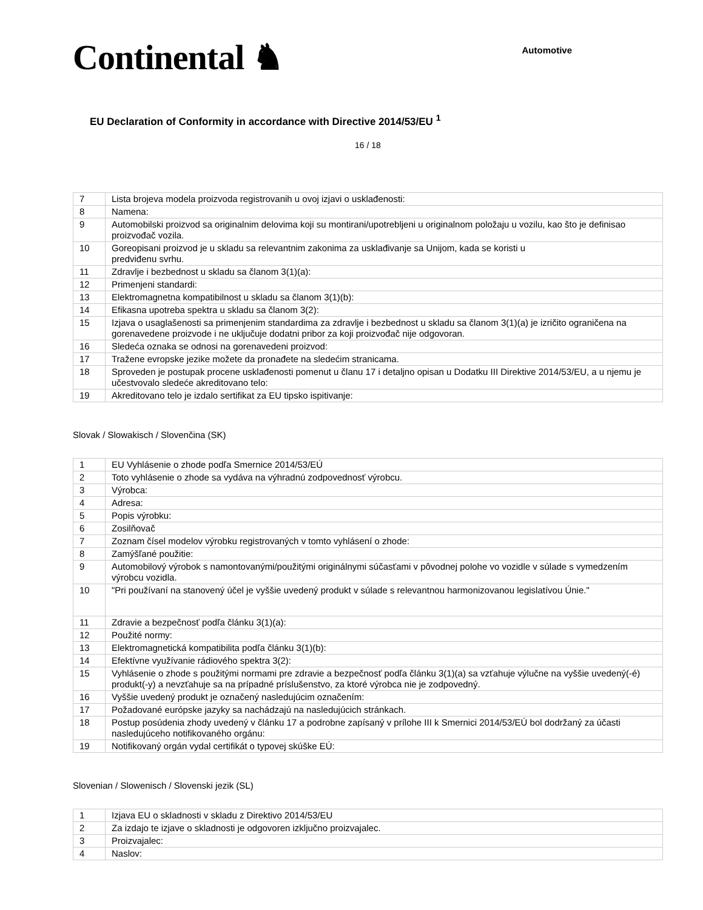Continental ♞
Automotive
EU Declaration of Conformity in accordance with Directive 2014/53/EU <sup>1</sup>
16 / 18
| 7 | Lista brojeva modela proizvoda registrovanih u ovoj izjavi o usklađenosti: |
| 8 | Namena: |
| 9 | Automobilski proizvod sa originalnim delovima koji su montirani/upotrebljeni u originalnom položaju u vozilu, kao što je definisao proizvođač vozila. |
| 10 | Goreopisani proizvod je u skladu sa relevantnim zakonima za usklađivanje sa Unijom, kada se koristi u predviđenu svrhu. |
| 11 | Zdravlje i bezbednost u skladu sa članom 3(1)(a): |
| 12 | Primenjeni standardi: |
| 13 | Elektromagnetna kompatibilnost u skladu sa članom 3(1)(b): |
| 14 | Efikasna upotreba spektra u skladu sa članom 3(2): |
| 15 | Izjava o usaglašenosti sa primenjenim standardima za zdravlje i bezbednost u skladu sa članom 3(1)(a) je izričito ograničena na gorenavedene proizvode i ne uključuje dodatni pribor za koji proizvođač nije odgovoran. |
| 16 | Sledeća oznaka se odnosi na gorenavedeni proizvod: |
| 17 | Tražene evropske jezike možete da pronađete na sledećim stranicama. |
| 18 | Sproveden je postupak procene usklađenosti pomenut u članu 17 i detaljno opisan u Dodatku III Direktive 2014/53/EU, a u njemu je učestvovalo sledeće akreditovano telo: |
| 19 | Akreditovano telo je izdalo sertifikat za EU tipsko ispitivanje: |
Slovak / Slowakisch / Slovenčina (SK)
| 1 | EU Vyhlásenie o zhode podľa Smernice 2014/53/EÚ |
| 2 | Toto vyhlásenie o zhode sa vydáva na výhradnú zodpovednosť výrobcu. |
| 3 | Výrobca: |
| 4 | Adresa: |
| 5 | Popis výrobku: |
| 6 | Zosilňovač |
| 7 | Zoznam čísel modelov výrobku registrovaných v tomto vyhlásení o zhode: |
| 8 | Zamýšľané použitie: |
| 9 | Automobilový výrobok s namontovanými/použitými originálnymi súčasťami v pôvodnej polohe vo vozidle v súlade s vymedzením výrobcu vozidla. |
| 10 | "Pri používaní na stanovený účel je vyššie uvedený produkt v súlade s relevantnou harmonizovanou legislatívou Únie." |
| 11 | Zdravie a bezpečnosť podľa článku 3(1)(a): |
| 12 | Použité normy: |
| 13 | Elektromagnetická kompatibilita podľa článku 3(1)(b): |
| 14 | Efektívne využívanie rádiového spektra 3(2): |
| 15 | Vyhlásenie o zhode s použitými normami pre zdravie a bezpečnosť podľa článku 3(1)(a) sa vzťahuje výlučne na vyššie uvedený(-é) produkt(-y) a nevzťahuje sa na prípadné príslušenstvo, za ktoré výrobca nie je zodpovedný. |
| 16 | Vyššie uvedený produkt je označený nasledujúcim označením: |
| 17 | Požadované európske jazyky sa nachádzajú na nasledujúcich stránkach. |
| 18 | Postup posúdenia zhody uvedený v článku 17 a podrobne zapísaný v prílohe III k Smernici 2014/53/EÚ bol dodržaný za účasti nasledujúceho notifikovaného orgánu: |
| 19 | Notifikovaný orgán vydal certifikát o typovej skúške EÚ: |
Slovenian / Slowenisch / Slovenski jezik (SL)
| 1 | Izjava EU o skladnosti v skladu z Direktivo 2014/53/EU |
| 2 | Za izdajo te izjave o skladnosti je odgovoren izključno proizvajalec. |
| 3 | Proizvajalec: |
| 4 | Naslov: |